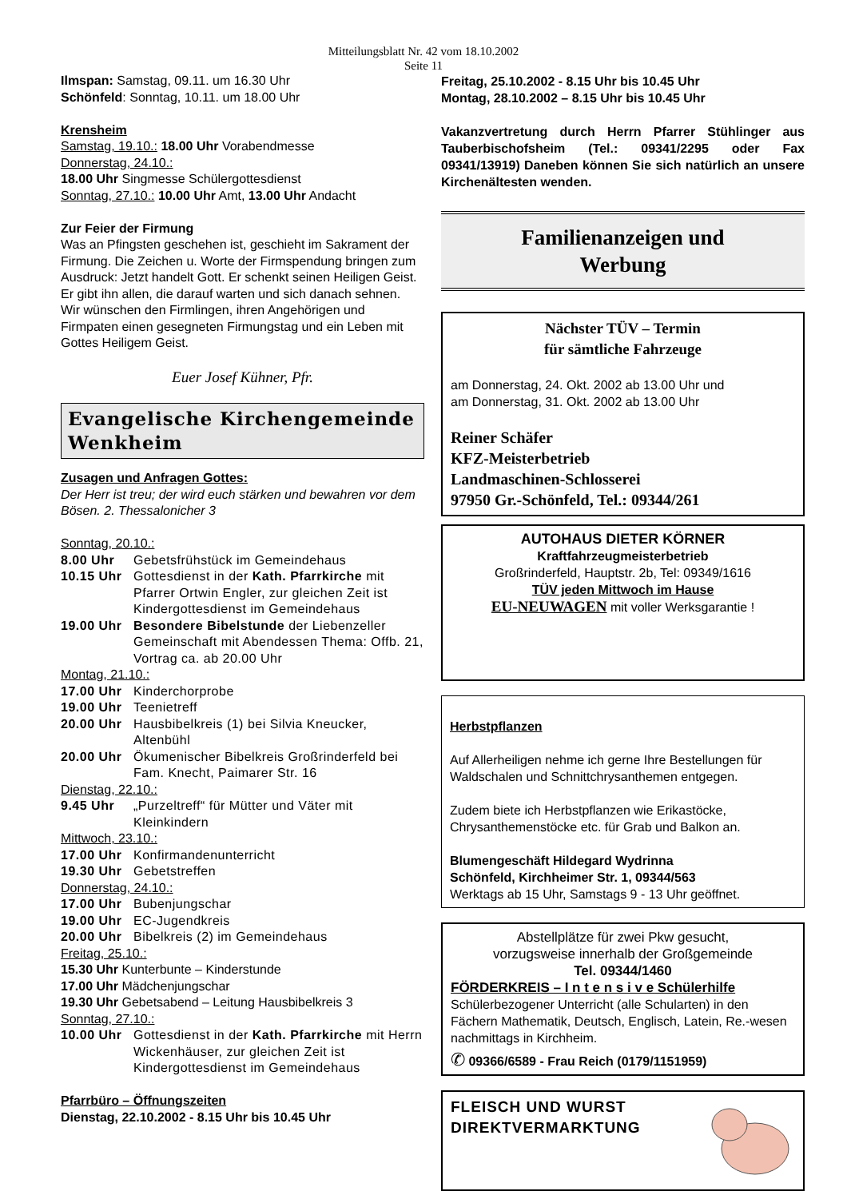Mitteilungsblatt Nr. 42 vom 18.10.2002
Seite 11
Ilmspan: Samstag, 09.11. um 16.30 Uhr
Schönfeld: Sonntag, 10.11. um 18.00 Uhr
Krensheim
Samstag, 19.10.: 18.00 Uhr Vorabendmesse
Donnerstag, 24.10.:
18.00 Uhr Singmesse Schülergottesdienst
Sonntag, 27.10.: 10.00 Uhr Amt, 13.00 Uhr Andacht
Zur Feier der Firmung
Was an Pfingsten geschehen ist, geschieht im Sakrament der Firmung. Die Zeichen u. Worte der Firmspendung bringen zum Ausdruck: Jetzt handelt Gott. Er schenkt seinen Heiligen Geist. Er gibt ihn allen, die darauf warten und sich danach sehnen.
Wir wünschen den Firmlingen, ihren Angehörigen und Firmpaten einen gesegneten Firmungstag und ein Leben mit Gottes Heiligem Geist.
Euer Josef Kühner, Pfr.
Evangelische Kirchengemeinde Wenkheim
Zusagen und Anfragen Gottes:
Der Herr ist treu; der wird euch stärken und bewahren vor dem Bösen. 2. Thessalonicher 3
Sonntag, 20.10.:
8.00 Uhr Gebetsfrühstück im Gemeindehaus
10.15 Uhr Gottesdienst in der Kath. Pfarrkirche mit Pfarrer Ortwin Engler, zur gleichen Zeit ist Kindergottesdienst im Gemeindehaus
19.00 Uhr Besondere Bibelstunde der Liebenzeller Gemeinschaft mit Abendessen Thema: Offb. 21, Vortrag ca. ab 20.00 Uhr
Montag, 21.10.:
17.00 Uhr Kinderchorprobe
19.00 Uhr Teenietreff
20.00 Uhr Hausbibelkreis (1) bei Silvia Kneucker, Altenbühl
20.00 Uhr Ökumenischer Bibelkreis Großrinderfeld bei Fam. Knecht, Paimarer Str. 16
Dienstag, 22.10.:
9.45 Uhr „Purzeltreff“ für Mütter und Väter mit Kleinkindern
Mittwoch, 23.10.:
17.00 Uhr Konfirmandenunterricht
19.30 Uhr Gebetstreffen
Donnerstag, 24.10.:
17.00 Uhr Bubenjungschar
19.00 Uhr EC-Jugendkreis
20.00 Uhr Bibelkreis (2) im Gemeindehaus
Freitag, 25.10.:
15.30 Uhr Kunterbunte – Kinderstunde
17.00 Uhr Mädchenjungschar
19.30 Uhr Gebetsabend – Leitung Hausbibelkreis 3
Sonntag, 27.10.:
10.00 Uhr Gottesdienst in der Kath. Pfarrkirche mit Herrn Wickenhäuser, zur gleichen Zeit ist Kindergottesdienst im Gemeindehaus
Pfarrbüro – Öffnungszeiten
Dienstag, 22.10.2002 - 8.15 Uhr bis 10.45 Uhr
Freitag, 25.10.2002 - 8.15 Uhr bis 10.45 Uhr
Montag, 28.10.2002 – 8.15 Uhr bis 10.45 Uhr
Vakanzvertretung durch Herrn Pfarrer Stühlinger aus Tauberbischofsheim (Tel.: 09341/2295 oder Fax 09341/13919) Daneben können Sie sich natürlich an unsere Kirchenältesten wenden.
Familienanzeigen und
Werbung
Nächster TÜV – Termin
für sämtliche Fahrzeuge
am Donnerstag, 24. Okt. 2002 ab 13.00 Uhr und
am Donnerstag, 31. Okt. 2002 ab 13.00 Uhr
Reiner Schäfer
KFZ-Meisterbetrieb
Landmaschinen-Schlosserei
97950 Gr.-Schönfeld, Tel.: 09344/261
AUTOHAUS DIETER KÖRNER
Kraftfahrzeugmeisterbetrieb
Großrinderfeld, Hauptstr. 2b, Tel: 09349/1616
TÜV jeden Mittwoch im Hause
EU-NEUWAGEN mit voller Werksgarantie !
Herbstpflanzen
Auf Allerheiligen nehme ich gerne Ihre Bestellungen für Waldschalen und Schnittchrysanthemen entgegen.
Zudem biete ich Herbstpflanzen wie Erikastöcke, Chrysanthemenstöcke etc. für Grab und Balkon an.
Blumengeschäft Hildegard Wydrinna
Schönfeld, Kirchheimer Str. 1, 09344/563
Werktags ab 15 Uhr, Samstags 9 - 13 Uhr geöffnet.
Abstellplätze für zwei Pkw gesucht,
vorzugsweise innerhalb der Großgemeinde
Tel. 09344/1460
FÖRDERKREIS – I n t e n s i v e Schülerhilfe
Schülerbezogener Unterricht (alle Schularten) in den Fächern Mathematik, Deutsch, Englisch, Latein, Re.-wesen nachmittags in Kirchheim.
✆ 09366/6589 - Frau Reich (0179/1151959)
FLEISCH UND WURST
DIREKTVERMARKTUNG